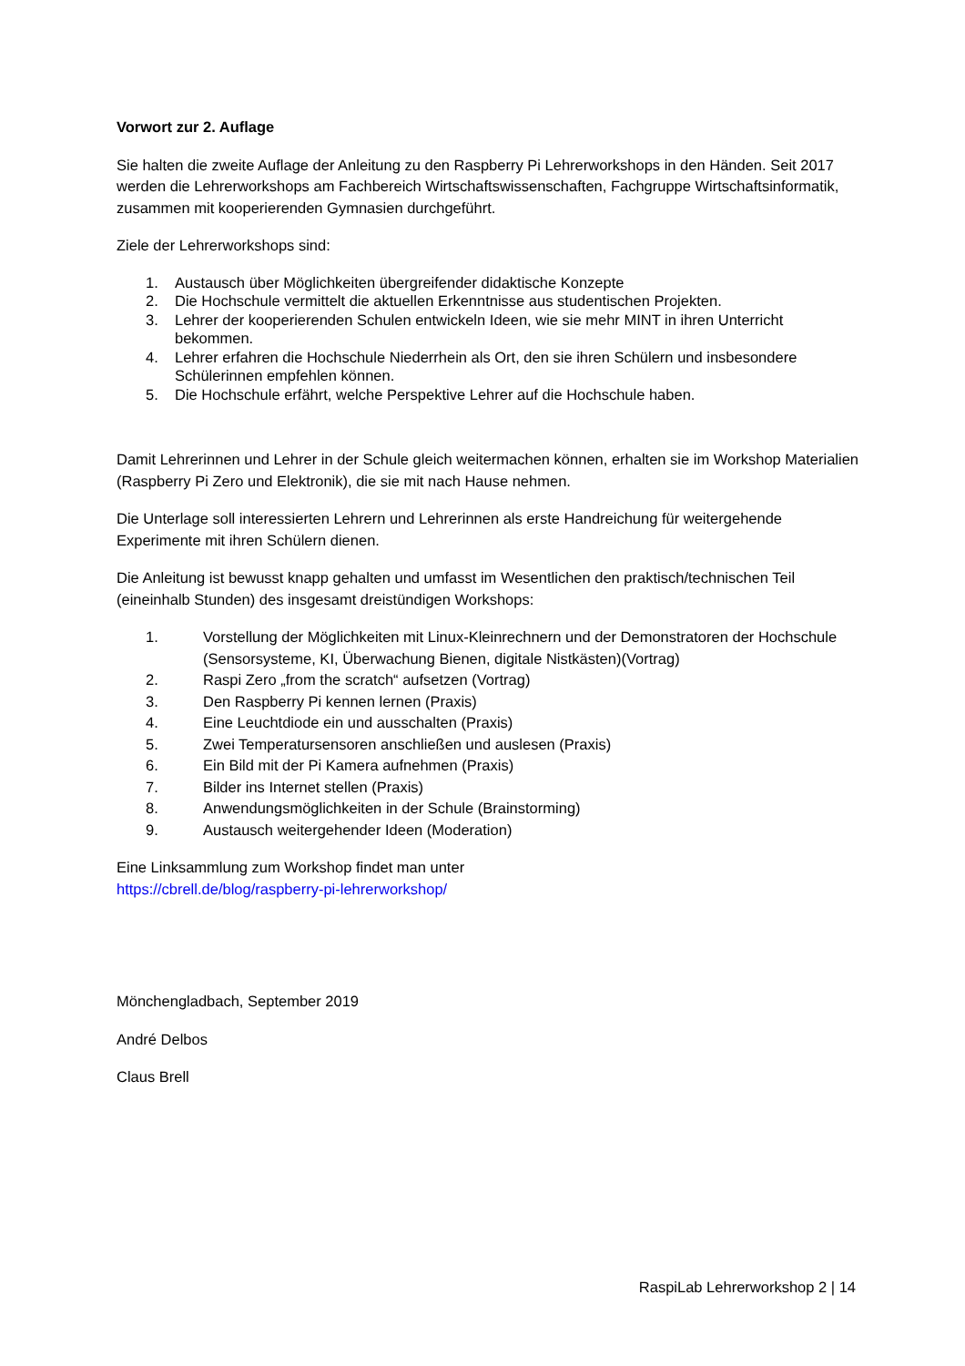Vorwort zur 2. Auflage
Sie halten die zweite Auflage der Anleitung zu den Raspberry Pi Lehrerworkshops in den Händen. Seit 2017 werden die Lehrerworkshops am Fachbereich Wirtschaftswissenschaften, Fachgruppe Wirtschaftsinformatik, zusammen mit kooperierenden Gymnasien durchgeführt.
Ziele der Lehrerworkshops sind:
1. Austausch über Möglichkeiten übergreifender didaktische Konzepte
2. Die Hochschule vermittelt die aktuellen Erkenntnisse aus studentischen Projekten.
3. Lehrer der kooperierenden Schulen entwickeln Ideen, wie sie mehr MINT in ihren Unterricht bekommen.
4. Lehrer erfahren die Hochschule Niederrhein als Ort, den sie ihren Schülern und insbesondere Schülerinnen empfehlen können.
5. Die Hochschule erfährt, welche Perspektive Lehrer auf die Hochschule haben.
Damit Lehrerinnen und Lehrer in der Schule gleich weitermachen können, erhalten sie im Workshop Materialien (Raspberry Pi Zero und Elektronik), die sie mit nach Hause nehmen.
Die Unterlage soll interessierten Lehrern und Lehrerinnen als erste Handreichung für weitergehende Experimente mit ihren Schülern dienen.
Die Anleitung ist bewusst knapp gehalten und umfasst im Wesentlichen den praktisch/technischen Teil (eineinhalb Stunden) des insgesamt dreistündigen Workshops:
1. Vorstellung der Möglichkeiten mit Linux-Kleinrechnern und der Demonstratoren der Hochschule (Sensorsysteme, KI, Überwachung Bienen, digitale Nistkästen)(Vortrag)
2. Raspi Zero „from the scratch“ aufsetzen (Vortrag)
3. Den Raspberry Pi kennen lernen (Praxis)
4. Eine Leuchtdiode ein und ausschalten (Praxis)
5. Zwei Temperatursensoren anschließen und auslesen (Praxis)
6. Ein Bild mit der Pi Kamera aufnehmen (Praxis)
7. Bilder ins Internet stellen (Praxis)
8. Anwendungsmöglichkeiten in der Schule (Brainstorming)
9. Austausch weitergehender Ideen (Moderation)
Eine Linksammlung zum Workshop findet man unter
https://cbrell.de/blog/raspberry-pi-lehrerworkshop/
Mönchengladbach, September 2019
André Delbos
Claus Brell
RaspiLab Lehrerworkshop 2 | 14